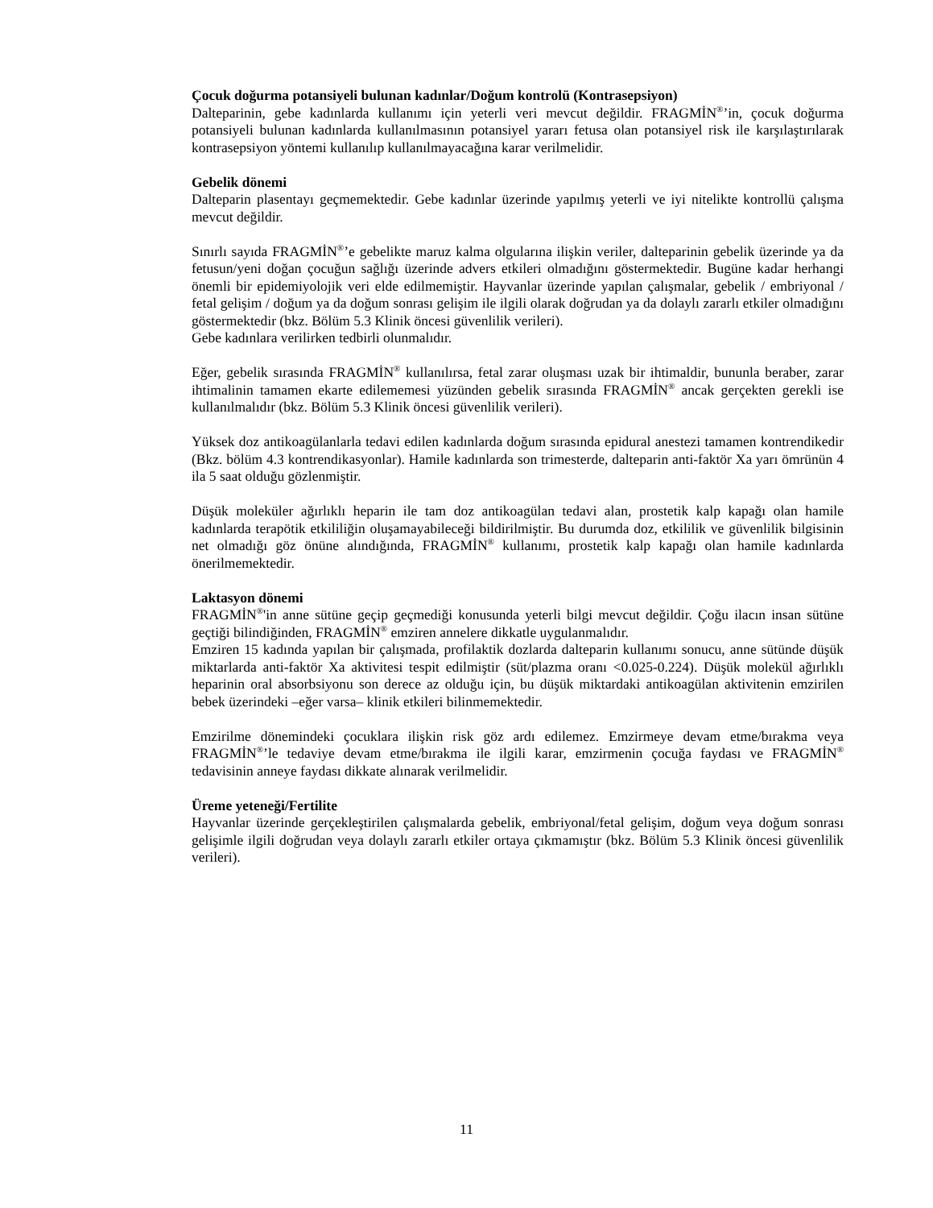Çocuk doğurma potansiyeli bulunan kadınlar/Doğum kontrolü (Kontrasepsiyon)
Dalteparinin, gebe kadınlarda kullanımı için yeterli veri mevcut değildir. FRAGMİN<sup>®</sup>’in, çocuk doğurma potansiyeli bulunan kadınlarda kullanılmasının potansiyel yararı fetusa olan potansiyel risk ile karşılaştırılarak kontrasepsiyon yöntemi kullanılıp kullanılmayacağına karar verilmelidir.
Gebelik dönemi
Dalteparin plasentayı geçmemektedir. Gebe kadınlar üzerinde yapılmış yeterli ve iyi nitelikte kontrollü çalışma mevcut değildir.
Sınırlı sayıda FRAGMİN<sup>®</sup>’e gebelikte maruz kalma olgularına ilişkin veriler, dalteparinin gebelik üzerinde ya da fetusun/yeni doğan çocuğun sağlığı üzerinde advers etkileri olmadığını göstermektedir. Bugüne kadar herhangi önemli bir epidemiyolojik veri elde edilmemiştir. Hayvanlar üzerinde yapılan çalışmalar, gebelik / embriyonal / fetal gelişim / doğum ya da doğum sonrası gelişim ile ilgili olarak doğrudan ya da dolaylı zararlı etkiler olmadığını göstermektedir (bkz. Bölüm 5.3 Klinik öncesi güvenlilik verileri).
Gebe kadınlara verilirken tedbirli olunmalıdır.
Eğer, gebelik sırasında FRAGMİN<sup>®</sup> kullanılırsa, fetal zarar oluşması uzak bir ihtimaldir, bununla beraber, zarar ihtimalinin tamamen ekarte edilememesi yüzünden gebelik sırasında FRAGMİN<sup>®</sup> ancak gerçekten gerekli ise kullanılmalıdır (bkz. Bölüm 5.3 Klinik öncesi güvenlilik verileri).
Yüksek doz antikoagülanlarla tedavi edilen kadınlarda doğum sırasında epidural anestezi tamamen kontrendikedir (Bkz. bölüm 4.3 kontrendikasyonlar). Hamile kadınlarda son trimesterde, dalteparin anti-faktör Xa yarı ömrünün 4 ila 5 saat olduğu gözlenmiştir.
Düşük moleküler ağırlıklı heparin ile tam doz antikoagülan tedavi alan, prostetik kalp kapağı olan hamile kadınlarda terapötik etkililiğin oluşamayabileceği bildirilmiştir. Bu durumda doz, etkililik ve güvenlilik bilgisinin net olmadığı göz önüne alındığında, FRAGMİN<sup>®</sup> kullanımı, prostetik kalp kapağı olan hamile kadınlarda önerilmemektedir.
Laktasyon dönemi
FRAGMİN<sup>®</sup>'in anne sütüne geçip geçmediği konusunda yeterli bilgi mevcut değildir. Çoğu ilacın insan sütüne geçtiği bilindiğinden, FRAGMİN<sup>®</sup> emziren annelere dikkatle uygulanmalıdır.
Emziren 15 kadında yapılan bir çalışmada, profilaktik dozlarda dalteparin kullanımı sonucu, anne sütünde düşük miktarlarda anti-faktör Xa aktivitesi tespit edilmiştir (süt/plazma oranı <0.025-0.224). Düşük molekül ağırlıklı heparinin oral absorbsiyonu son derece az olduğu için, bu düşük miktardaki antikoagülan aktivitenin emzirilen bebek üzerindeki –eğer varsa– klinik etkileri bilinmemektedir.
Emzirilme dönemindeki çocuklara ilişkin risk göz ardı edilemez. Emzirmeye devam etme/bırakma veya FRAGMİN<sup>®</sup>’le tedaviye devam etme/bırakma ile ilgili karar, emzirmenin çocuğa faydası ve FRAGMİN<sup>®</sup> tedavisinin anneye faydası dikkate alınarak verilmelidir.
Üreme yeteneği/Fertilite
Hayvanlar üzerinde gerçekleştirilen çalışmalarda gebelik, embriyonal/fetal gelişim, doğum veya doğum sonrası gelişimle ilgili doğrudan veya dolaylı zararlı etkiler ortaya çıkmamıştır (bkz. Bölüm 5.3 Klinik öncesi güvenlilik verileri).
11